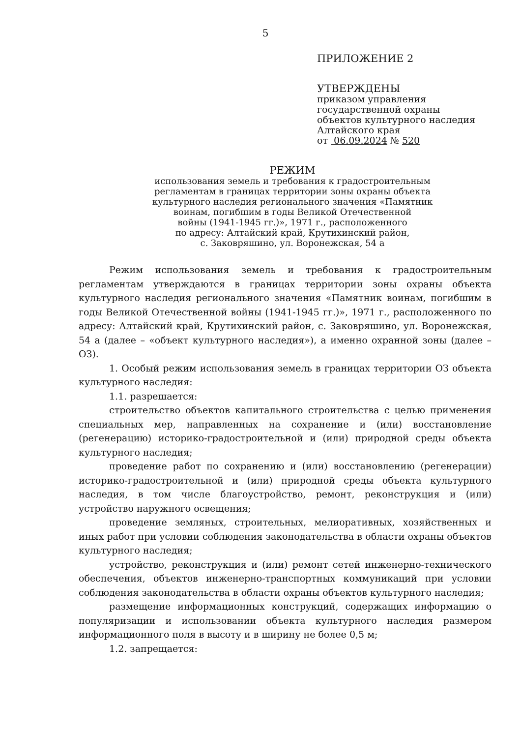5
ПРИЛОЖЕНИЕ 2
УТВЕРЖДЕНЫ
приказом управления
государственной охраны
объектов культурного наследия
Алтайского края
от 06.09.2024 № 520
РЕЖИМ
использования земель и требования к градостроительным
регламентам в границах территории зоны охраны объекта
культурного наследия регионального значения «Памятник
воинам, погибшим в годы Великой Отечественной
войны (1941-1945 гг.)», 1971 г., расположенного
по адресу: Алтайский край, Крутихинский район,
с. Заковряшино, ул. Воронежская, 54 а
Режим использования земель и требования к градостроительным регламентам утверждаются в границах территории зоны охраны объекта культурного наследия регионального значения «Памятник воинам, погибшим в годы Великой Отечественной войны (1941-1945 гг.)», 1971 г., расположенного по адресу: Алтайский край, Крутихинский район, с. Заковряшино, ул. Воронежская, 54 а (далее – «объект культурного наследия»), а именно охранной зоны (далее – ОЗ).
1. Особый режим использования земель в границах территории ОЗ объекта культурного наследия:
1.1. разрешается:
строительство объектов капитального строительства с целью применения специальных мер, направленных на сохранение и (или) восстановление (регенерацию) историко-градостроительной и (или) природной среды объекта культурного наследия;
проведение работ по сохранению и (или) восстановлению (регенерации) историко-градостроительной и (или) природной среды объекта культурного наследия, в том числе благоустройство, ремонт, реконструкция и (или) устройство наружного освещения;
проведение земляных, строительных, мелиоративных, хозяйственных и иных работ при условии соблюдения законодательства в области охраны объектов культурного наследия;
устройство, реконструкция и (или) ремонт сетей инженерно-технического обеспечения, объектов инженерно-транспортных коммуникаций при условии соблюдения законодательства в области охраны объектов культурного наследия;
размещение информационных конструкций, содержащих информацию о популяризации и использовании объекта культурного наследия размером информационного поля в высоту и в ширину не более 0,5 м;
1.2. запрещается: